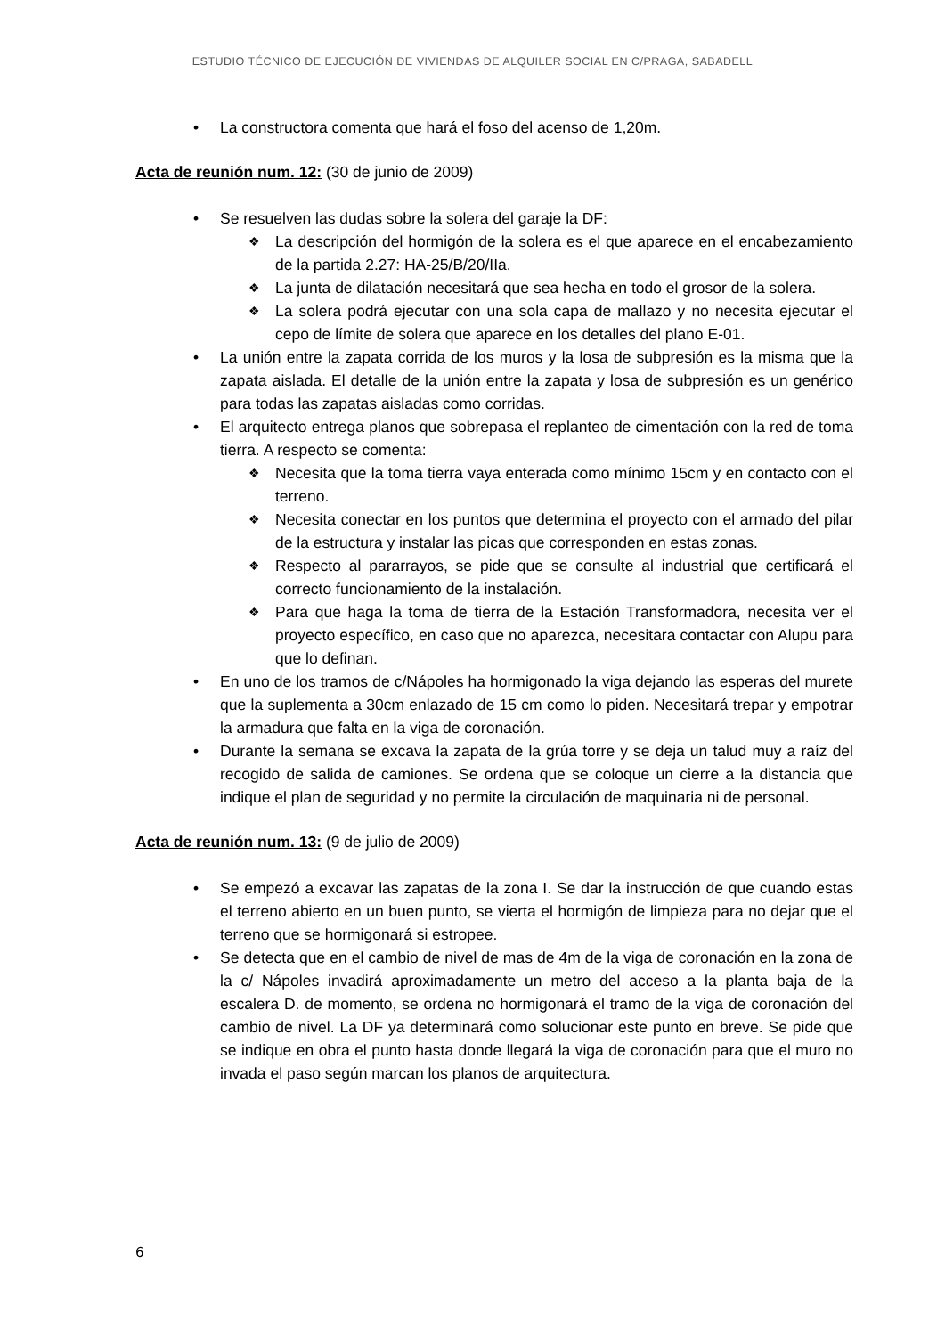ESTUDIO TÉCNICO DE EJECUCIÓN DE VIVIENDAS DE ALQUILER SOCIAL EN C/PRAGA, SABADELL
La constructora comenta que hará el foso del acenso de 1,20m.
Acta de reunión num. 12: (30 de junio de 2009)
Se resuelven las dudas sobre la solera del garaje la DF:
La descripción del hormigón de la solera es el que aparece en el encabezamiento de la partida 2.27: HA-25/B/20/IIa.
La junta de dilatación necesitará que sea hecha en todo el grosor de la solera.
La solera podrá ejecutar con una sola capa de mallazo y no necesita ejecutar el cepo de límite de solera que aparece en los detalles del plano E-01.
La unión entre la zapata corrida de los muros y la losa de subpresión es la misma que la zapata aislada. El detalle de la unión entre la zapata y losa de subpresión es un genérico para todas las zapatas aisladas como corridas.
El arquitecto entrega planos que sobrepasa el replanteo de cimentación con la red de toma tierra. A respecto se comenta:
Necesita que la toma tierra vaya enterada como mínimo 15cm y en contacto con el terreno.
Necesita conectar en los puntos que determina el proyecto con el armado del pilar de la estructura y instalar las picas que corresponden en estas zonas.
Respecto al pararrayos, se pide que se consulte al industrial que certificará el correcto funcionamiento de la instalación.
Para que haga la toma de tierra de la Estación Transformadora, necesita ver el proyecto específico, en caso que no aparezca, necesitara contactar con Alupu para que lo definan.
En uno de los tramos de c/Nápoles ha hormigonado la viga dejando las esperas del murete que la suplementa a 30cm enlazado de 15 cm como lo piden. Necesitará trepar y empotrar la armadura que falta en la viga de coronación.
Durante la semana se excava la zapata de la grúa torre y se deja un talud muy a raíz del recogido de salida de camiones. Se ordena que se coloque un cierre a la distancia que indique el plan de seguridad y no permite la circulación de maquinaria ni de personal.
Acta de reunión num. 13: (9 de julio de 2009)
Se empezó a excavar las zapatas de la zona I. Se dar la instrucción de que cuando estas el terreno abierto en un buen punto, se vierta el hormigón de limpieza para no dejar que el terreno que se hormigonará si estropee.
Se detecta que en el cambio de nivel de mas de 4m de la viga de coronación en la zona de la c/ Nápoles invadirá aproximadamente un metro del acceso a la planta baja de la escalera D. de momento, se ordena no hormigonará el tramo de la viga de coronación del cambio de nivel. La DF ya determinará como solucionar este punto en breve. Se pide que se indique en obra el punto hasta donde llegará la viga de coronación para que el muro no invada el paso según marcan los planos de arquitectura.
6